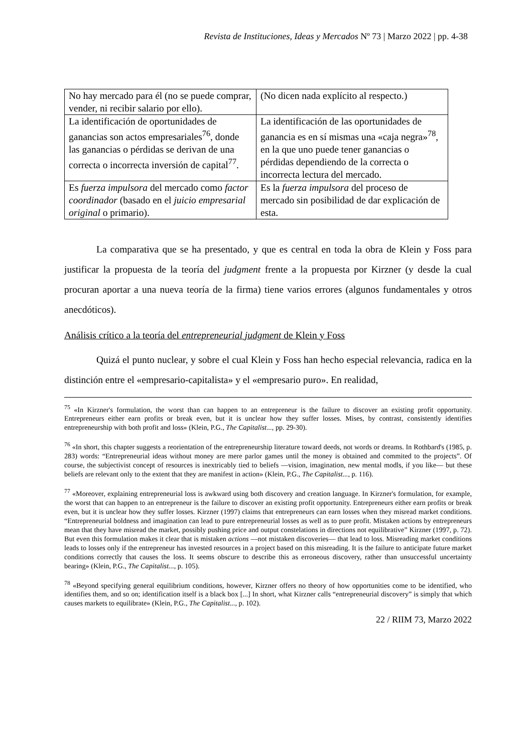Revista de Instituciones, Ideas y Mercados Nº 73 | Marzo 2022 | pp. 4-38
| No hay mercado para él (no se puede comprar, vender, ni recibir salario por ello). | (No dicen nada explícito al respecto.) |
| La identificación de oportunidades de ganancias son actos empresariales<sup>76</sup>, donde las ganancias o pérdidas se derivan de una correcta o incorrecta inversión de capital<sup>77</sup>. | La identificación de las oportunidades de ganancia es en sí mismas una «caja negra»<sup>78</sup>, en la que uno puede tener ganancias o pérdidas dependiendo de la correcta o incorrecta lectura del mercado. |
| Es fuerza impulsora del mercado como factor coordinador (basado en el juicio empresarial original o primario). | Es la fuerza impulsora del proceso de mercado sin posibilidad de dar explicación de esta. |
La comparativa que se ha presentado, y que es central en toda la obra de Klein y Foss para justificar la propuesta de la teoría del judgment frente a la propuesta por Kirzner (y desde la cual procuran aportar a una nueva teoría de la firma) tiene varios errores (algunos fundamentales y otros anecdóticos).
Análisis crítico a la teoría del entrepreneurial judgment de Klein y Foss
Quizá el punto nuclear, y sobre el cual Klein y Foss han hecho especial relevancia, radica en la distinción entre el «empresario-capitalista» y el «empresario puro». En realidad,
<sup>75</sup> «In Kirzner's formulation, the worst than can happen to an entrepreneur is the failure to discover an existing profit opportunity. Entrepreneurs either earn profits or break even, but it is unclear how they suffer losses. Mises, by contrast, consistently identifies entrepreneurship with both profit and loss» (Klein, P.G., The Capitalist..., pp. 29-30).
<sup>76</sup> «In short, this chapter suggests a reorientation of the entrepreneurship literature toward deeds, not words or dreams. In Rothbard's (1985, p. 283) words: “Entrepreneurial ideas without money are mere parlor games until the money is obtained and commited to the projects”. Of course, the subjectivist concept of resources is inextricably tied to beliefs —vision, imagination, new mental modls, if you like— but these beliefs are relevant only to the extent that they are manifest in action» (Klein, P.G., The Capitalist..., p. 116).
<sup>77</sup> «Moreover, explaining entrepreneurial loss is awkward using both discovery and creation language. In Kirzner's formulation, for example, the worst that can happen to an entrepreneur is the failure to discover an existing profit opportunity. Entrepreneurs either earn profits or break even, but it is unclear how they suffer losses. Kirzner (1997) claims that entrepreneurs can earn losses when they misread market conditions. “Entrepreneurial boldness and imagination can lead to pure entrepreneurial losses as well as to pure profit. Mistaken actions by entrepreneurs mean that they have misread the market, possibly pushing price and output constelations in directions not equilibrative” Kirzner (1997, p. 72). But even this formulation makes it clear that is mistaken actions —not mistaken discoveries— that lead to loss. Misreading market conditions leads to losses only if the entrepreneur has invested resources in a project based on this misreading. It is the failure to anticipate future market conditions correctly that causes the loss. It seems obscure to describe this as erroneous discovery, rather than unsuccessful uncertainty bearing» (Klein, P.G., The Capitalist..., p. 105).
<sup>78</sup> «Beyond specifying general equilibrium conditions, however, Kirzner offers no theory of how opportunities come to be identified, who identifies them, and so on; identification itself is a black box [...] In short, what Kirzner calls “entrepreneurial discovery” is simply that which causes markets to equilibrate» (Klein, P.G., The Capitalist..., p. 102).
22 / RIIM 73, Marzo 2022